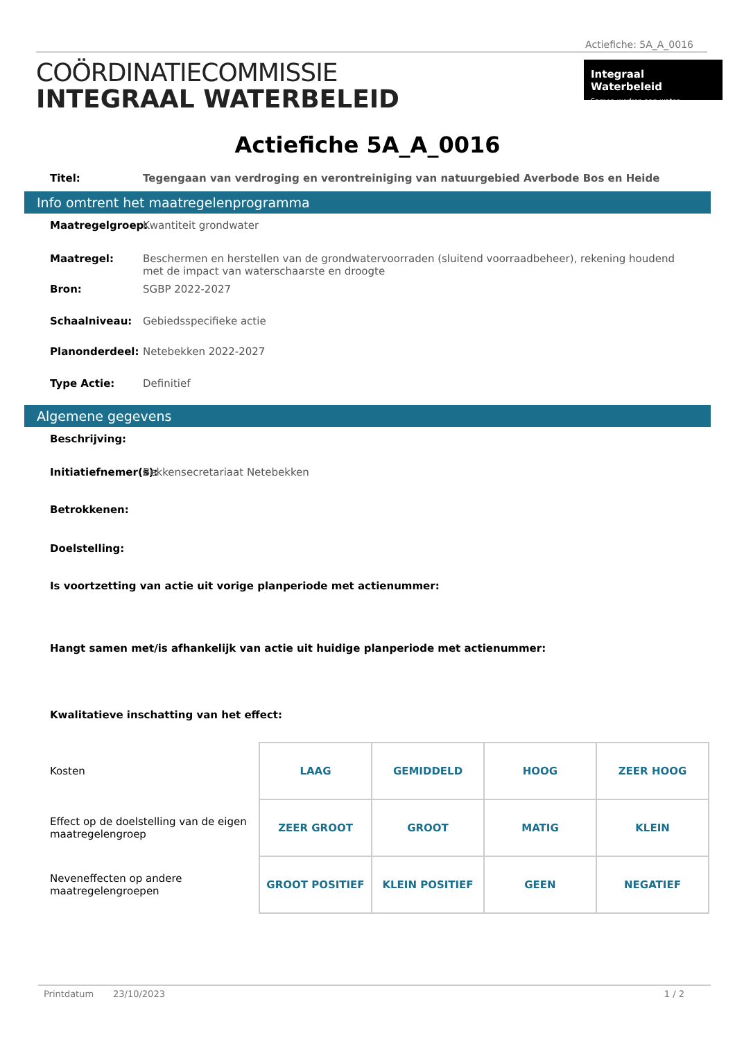Actiefiche: 5A_A_0016
COÖRDINATIECOMMISSIE
INTEGRAAL WATERBELEID
Integraal Waterbeleid
Samen werken aan water
Actiefiche 5A_A_0016
Titel: Tegengaan van verdroging en verontreiniging van natuurgebied Averbode Bos en Heide
Info omtrent het maatregelenprogramma
Maatregelgroep:
Kwantiteit grondwater
Maatregel: Beschermen en herstellen van de grondwatervoorraden (sluitend voorraadbeheer), rekening houdend met de impact van waterschaarste en droogte
Bron: SGBP 2022-2027
Schaalniveau: Gebiedsspecifieke actie
Planonderdeel: Netebekken 2022-2027
Type Actie: Definitief
Algemene gegevens
Beschrijving:
Initiatiefnemer(s):
Bekkensecretariaat Netebekken
Betrokkenen:
Doelstelling:
Is voortzetting van actie uit vorige planperiode met actienummer:
Hangt samen met/is afhankelijk van actie uit huidige planperiode met actienummer:
Kwalitatieve inschatting van het effect:
| Kosten | LAAG | GEMIDDELD | HOOG | ZEER HOOG |
| Effect op de doelstelling van de eigen maatregelengroep | ZEER GROOT | GROOT | MATIG | KLEIN |
| Neveneffecten op andere maatregelengroepen | GROOT POSITIEF | KLEIN POSITIEF | GEEN | NEGATIEF |
Printdatum 23/10/2023 1 / 2